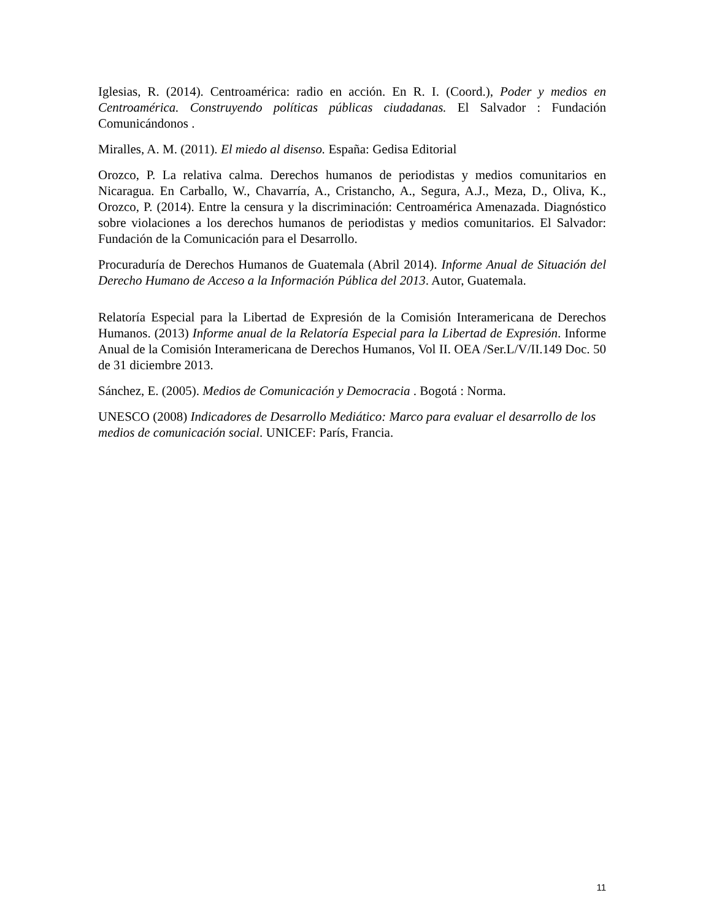Iglesias, R. (2014). Centroamérica: radio en acción. En R. I. (Coord.), Poder y medios en Centroamérica. Construyendo políticas públicas ciudadanas. El Salvador : Fundación Comunicándonos .
Miralles, A. M. (2011). El miedo al disenso. España: Gedisa Editorial
Orozco, P. La relativa calma. Derechos humanos de periodistas y medios comunitarios en Nicaragua. En Carballo, W., Chavarría, A., Cristancho, A., Segura, A.J., Meza, D., Oliva, K., Orozco, P. (2014). Entre la censura y la discriminación: Centroamérica Amenazada. Diagnóstico sobre violaciones a los derechos humanos de periodistas y medios comunitarios. El Salvador: Fundación de la Comunicación para el Desarrollo.
Procuraduría de Derechos Humanos de Guatemala (Abril 2014). Informe Anual de Situación del Derecho Humano de Acceso a la Información Pública del 2013. Autor, Guatemala.
Relatoría Especial para la Libertad de Expresión de la Comisión Interamericana de Derechos Humanos. (2013) Informe anual de la Relatoría Especial para la Libertad de Expresión. Informe Anual de la Comisión Interamericana de Derechos Humanos, Vol II. OEA /Ser.L/V/II.149 Doc. 50 de 31 diciembre 2013.
Sánchez, E. (2005). Medios de Comunicación y Democracia . Bogotá : Norma.
UNESCO (2008) Indicadores de Desarrollo Mediático: Marco para evaluar el desarrollo de los medios de comunicación social. UNICEF: París, Francia.
11